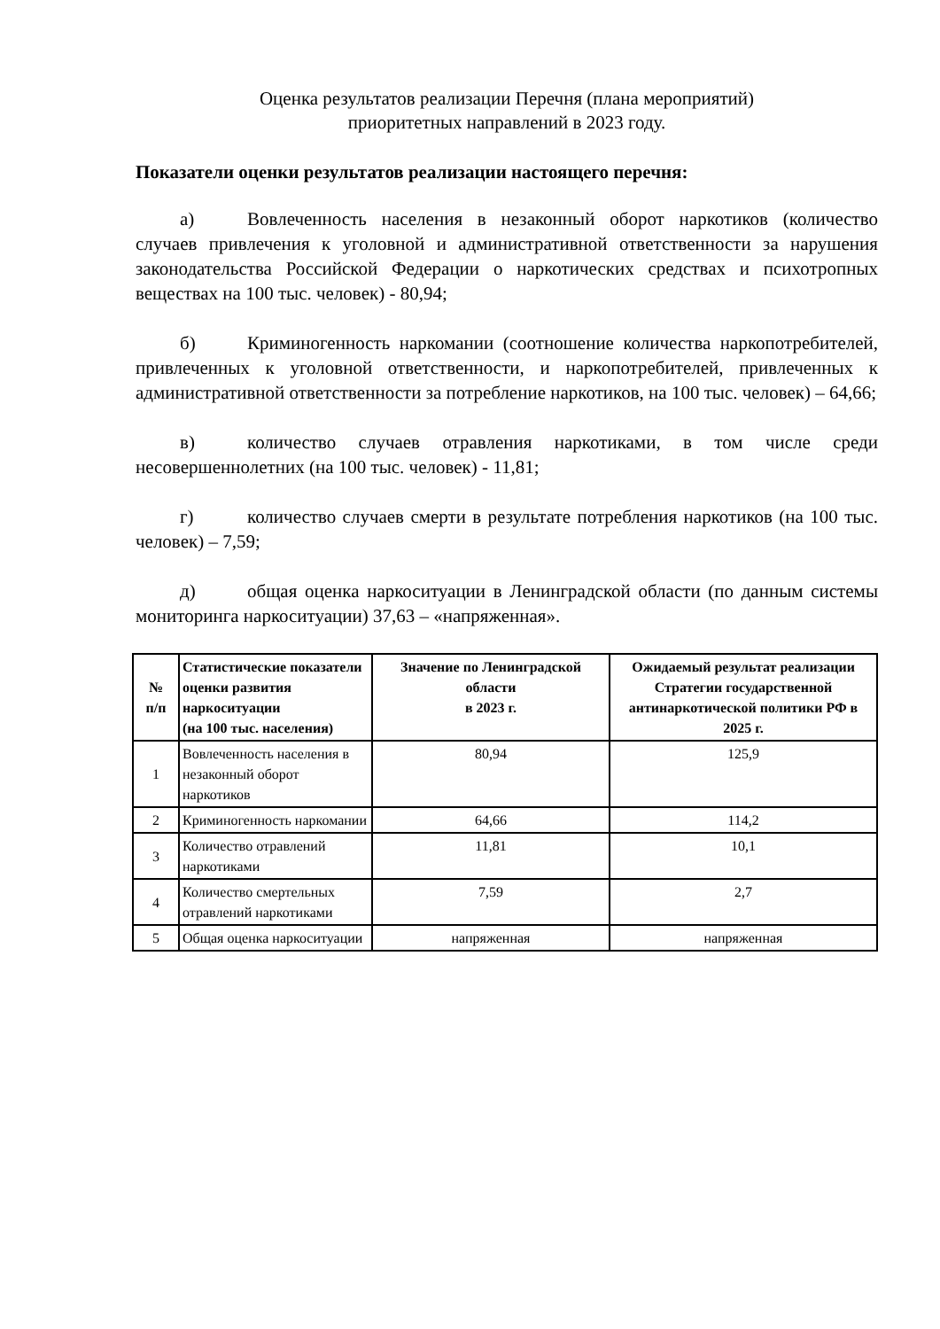Оценка результатов реализации Перечня (плана мероприятий)
приоритетных направлений в 2023 году.
Показатели оценки результатов реализации настоящего перечня:
а) Вовлеченность населения в незаконный оборот наркотиков (количество случаев привлечения к уголовной и административной ответственности за нарушения законодательства Российской Федерации о наркотических средствах и психотропных веществах на 100 тыс. человек) - 80,94;
б) Криминогенность наркомании (соотношение количества наркопотребителей, привлеченных к уголовной ответственности, и наркопотребителей, привлеченных к административной ответственности за потребление наркотиков, на 100 тыс. человек) – 64,66;
в) количество случаев отравления наркотиками, в том числе среди несовершеннолетних (на 100 тыс. человек) - 11,81;
г) количество случаев смерти в результате потребления наркотиков (на 100 тыс. человек) – 7,59;
д) общая оценка наркоситуации в Ленинградской области (по данным системы мониторинга наркоситуации) 37,63 – «напряженная».
| № п/п | Статистические показатели оценки развития наркоситуации (на 100 тыс. населения) | Значение по Ленинградской области в 2023 г. | Ожидаемый результат реализации Стратегии государственной антинаркотической политики РФ в 2025 г. |
| --- | --- | --- | --- |
| 1 | Вовлеченность населения в незаконный оборот наркотиков | 80,94 | 125,9 |
| 2 | Криминогенность наркомании | 64,66 | 114,2 |
| 3 | Количество отравлений наркотиками | 11,81 | 10,1 |
| 4 | Количество смертельных отравлений наркотиками | 7,59 | 2,7 |
| 5 | Общая оценка наркоситуации | напряженная | напряженная |